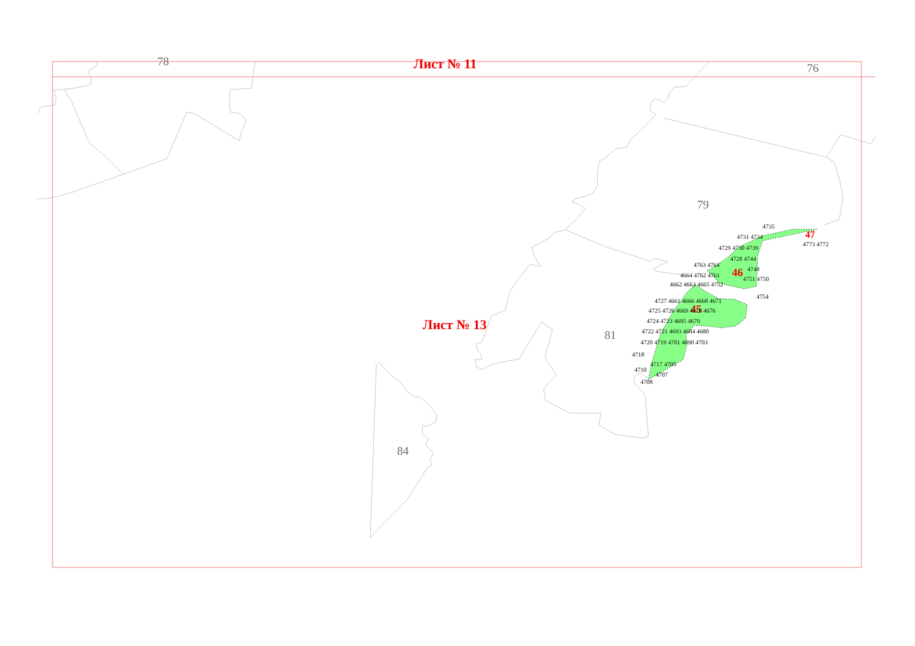78
76
79
81
84
Лист № 11
Лист № 13
45
46
47
4735
4731 4734
4773 4772
4729 4730 4739
4728 4744
4763 4764
4748
4664 4762 4761
4751 4750
4662 4663 4665 4752
4754
4727 4661 4666 4668 4671
4725 4726 4669 4670 4676
4724 4723 4695 4679
4722 4721 4693 4684 4680
4720 4719 4701 4690 4703
4718
4717 4705
4710
4707
4708